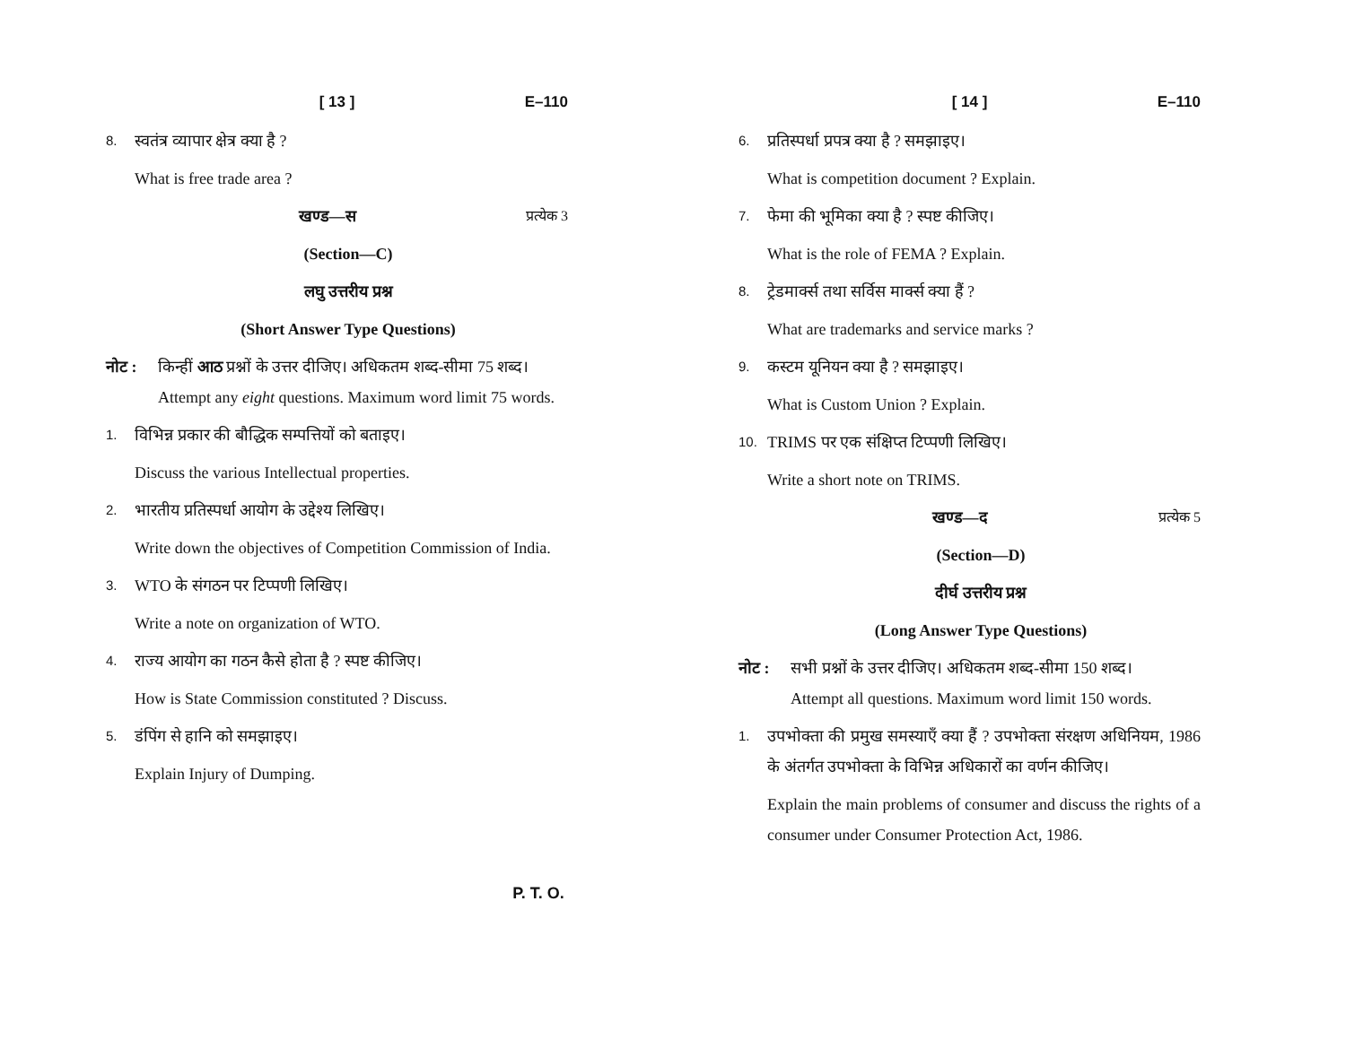[ 13 ] E–110
8. स्वतंत्र व्यापार क्षेत्र क्या है ?
What is free trade area ?
खण्ड—स प्रत्येक 3
(Section—C)
लघु उत्तरीय प्रश्न
(Short Answer Type Questions)
नोट : किन्हीं आठ प्रश्नों के उत्तर दीजिए। अधिकतम शब्द-सीमा 75 शब्द।
Attempt any eight questions. Maximum word limit 75 words.
1. विभिन्न प्रकार की बौद्धिक सम्पत्तियों को बताइए।
Discuss the various Intellectual properties.
2. भारतीय प्रतिस्पर्धा आयोग के उद्देश्य लिखिए।
Write down the objectives of Competition Commission of India.
3. WTO के संगठन पर टिप्पणी लिखिए।
Write a note on organization of WTO.
4. राज्य आयोग का गठन कैसे होता है ? स्पष्ट कीजिए।
How is State Commission constituted ? Discuss.
5. डंपिंग से हानि को समझाइए।
Explain Injury of Dumping.
[ 14 ] E–110
6. प्रतिस्पर्धा प्रपत्र क्या है ? समझाइए।
What is competition document ? Explain.
7. फेमा की भूमिका क्या है ? स्पष्ट कीजिए।
What is the role of FEMA ? Explain.
8. ट्रेडमार्क्स तथा सर्विस मार्क्स क्या हैं ?
What are trademarks and service marks ?
9. कस्टम यूनियन क्या है ? समझाइए।
What is Custom Union ? Explain.
10. TRIMS पर एक संक्षिप्त टिप्पणी लिखिए।
Write a short note on TRIMS.
खण्ड—द प्रत्येक 5
(Section—D)
दीर्घ उत्तरीय प्रश्न
(Long Answer Type Questions)
नोट : सभी प्रश्नों के उत्तर दीजिए। अधिकतम शब्द-सीमा 150 शब्द।
Attempt all questions. Maximum word limit 150 words.
1. उपभोक्ता की प्रमुख समस्याएँ क्या हैं ? उपभोक्ता संरक्षण अधिनियम, 1986 के अंतर्गत उपभोक्ता के विभिन्न अधिकारों का वर्णन कीजिए।
Explain the main problems of consumer and discuss the rights of a consumer under Consumer Protection Act, 1986.
P. T. O.